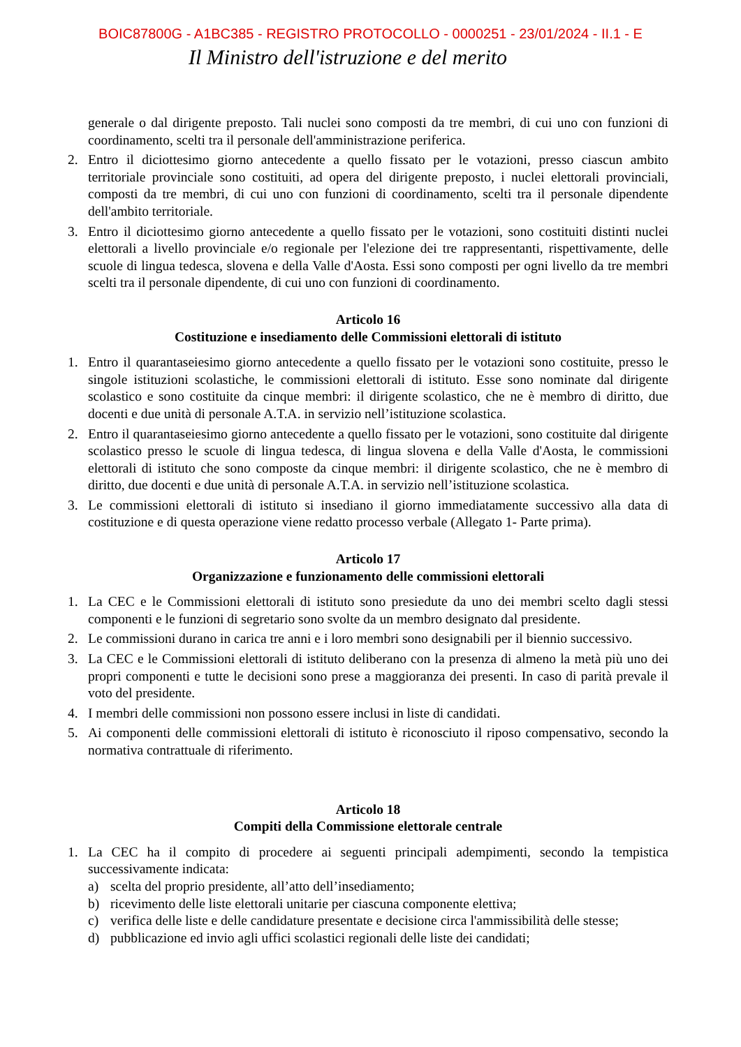BOIC87800G - A1BC385 - REGISTRO PROTOCOLLO - 0000251 - 23/01/2024 - II.1 - E
Il Ministro dell'istruzione e del merito
generale o dal dirigente preposto. Tali nuclei sono composti da tre membri, di cui uno con funzioni di coordinamento, scelti tra il personale dell'amministrazione periferica.
2. Entro il diciottesimo giorno antecedente a quello fissato per le votazioni, presso ciascun ambito territoriale provinciale sono costituiti, ad opera del dirigente preposto, i nuclei elettorali provinciali, composti da tre membri, di cui uno con funzioni di coordinamento, scelti tra il personale dipendente dell'ambito territoriale.
3. Entro il diciottesimo giorno antecedente a quello fissato per le votazioni, sono costituiti distinti nuclei elettorali a livello provinciale e/o regionale per l'elezione dei tre rappresentanti, rispettivamente, delle scuole di lingua tedesca, slovena e della Valle d'Aosta. Essi sono composti per ogni livello da tre membri scelti tra il personale dipendente, di cui uno con funzioni di coordinamento.
Articolo 16
Costituzione e insediamento delle Commissioni elettorali di istituto
1. Entro il quarantaseiesimo giorno antecedente a quello fissato per le votazioni sono costituite, presso le singole istituzioni scolastiche, le commissioni elettorali di istituto. Esse sono nominate dal dirigente scolastico e sono costituite da cinque membri: il dirigente scolastico, che ne è membro di diritto, due docenti e due unità di personale A.T.A. in servizio nell’istituzione scolastica.
2. Entro il quarantaseiesimo giorno antecedente a quello fissato per le votazioni, sono costituite dal dirigente scolastico presso le scuole di lingua tedesca, di lingua slovena e della Valle d'Aosta, le commissioni elettorali di istituto che sono composte da cinque membri: il dirigente scolastico, che ne è membro di diritto, due docenti e due unità di personale A.T.A. in servizio nell’istituzione scolastica.
3. Le commissioni elettorali di istituto si insediano il giorno immediatamente successivo alla data di costituzione e di questa operazione viene redatto processo verbale (Allegato 1- Parte prima).
Articolo 17
Organizzazione e funzionamento delle commissioni elettorali
1. La CEC e le Commissioni elettorali di istituto sono presiedute da uno dei membri scelto dagli stessi componenti e le funzioni di segretario sono svolte da un membro designato dal presidente.
2. Le commissioni durano in carica tre anni e i loro membri sono designabili per il biennio successivo.
3. La CEC e le Commissioni elettorali di istituto deliberano con la presenza di almeno la metà più uno dei propri componenti e tutte le decisioni sono prese a maggioranza dei presenti. In caso di parità prevale il voto del presidente.
4. I membri delle commissioni non possono essere inclusi in liste di candidati.
5. Ai componenti delle commissioni elettorali di istituto è riconosciuto il riposo compensativo, secondo la normativa contrattuale di riferimento.
Articolo 18
Compiti della Commissione elettorale centrale
1. La CEC ha il compito di procedere ai seguenti principali adempimenti, secondo la tempistica successivamente indicata:
a) scelta del proprio presidente, all’atto dell’insediamento;
b) ricevimento delle liste elettorali unitarie per ciascuna componente elettiva;
c) verifica delle liste e delle candidature presentate e decisione circa l'ammissibilità delle stesse;
d) pubblicazione ed invio agli uffici scolastici regionali delle liste dei candidati;